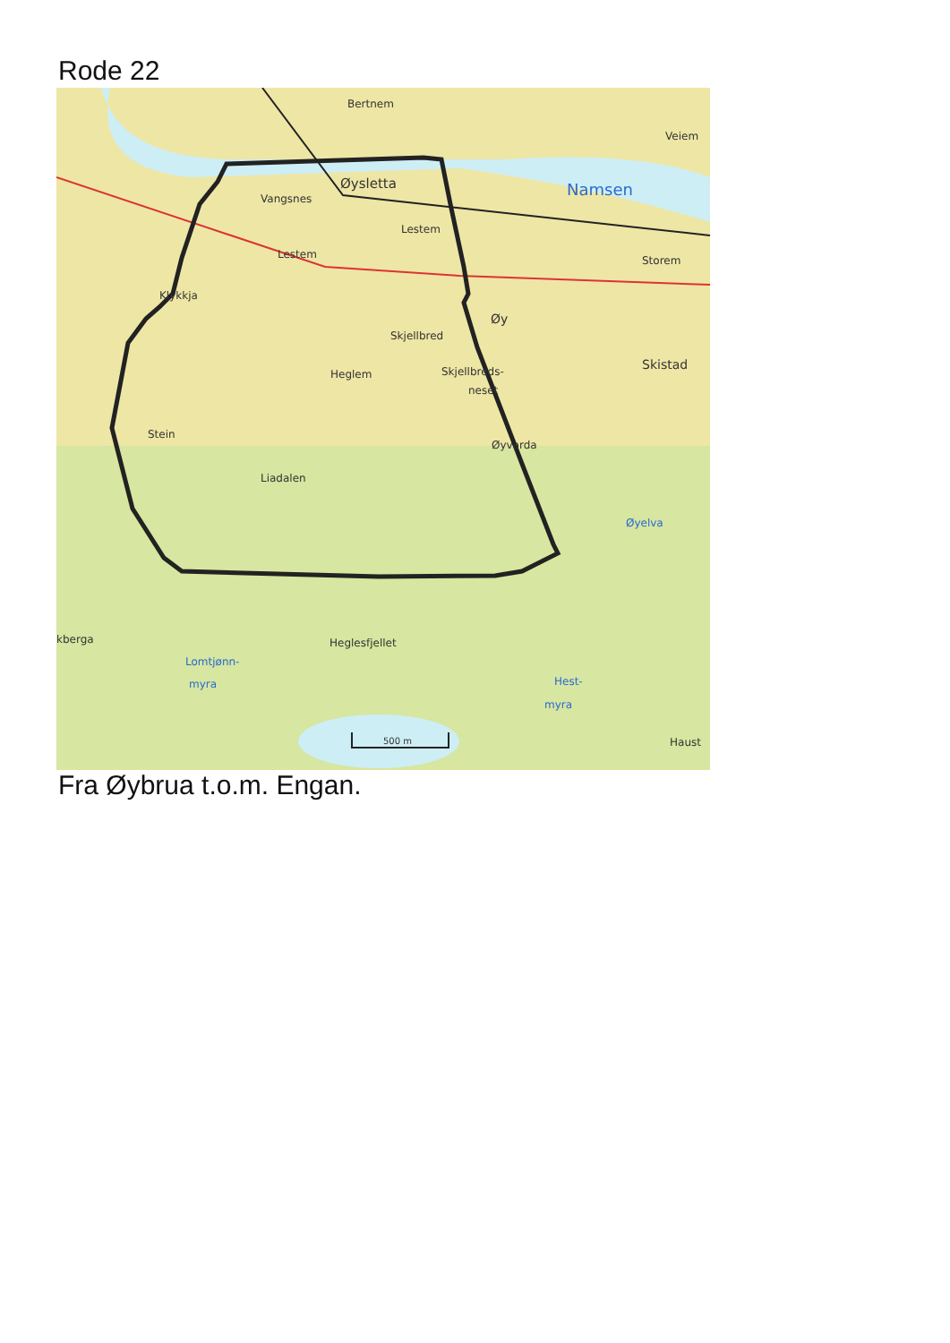Rode 22
Bertnem
Veiem
Namsen
Øysletta
Vangsnes
Lestem
Lestem
Storem
Klykkja
Øy
Skjellbred
Skistad
Heglem
Skjellbreds-
neset
Stein
Øyvarda
Liadalen
Øyelva
kberga
Heglesfjellet
Lomtjønn-
myra
Hest-
myra
Haust
500 m
Fra Øybrua t.o.m. Engan.